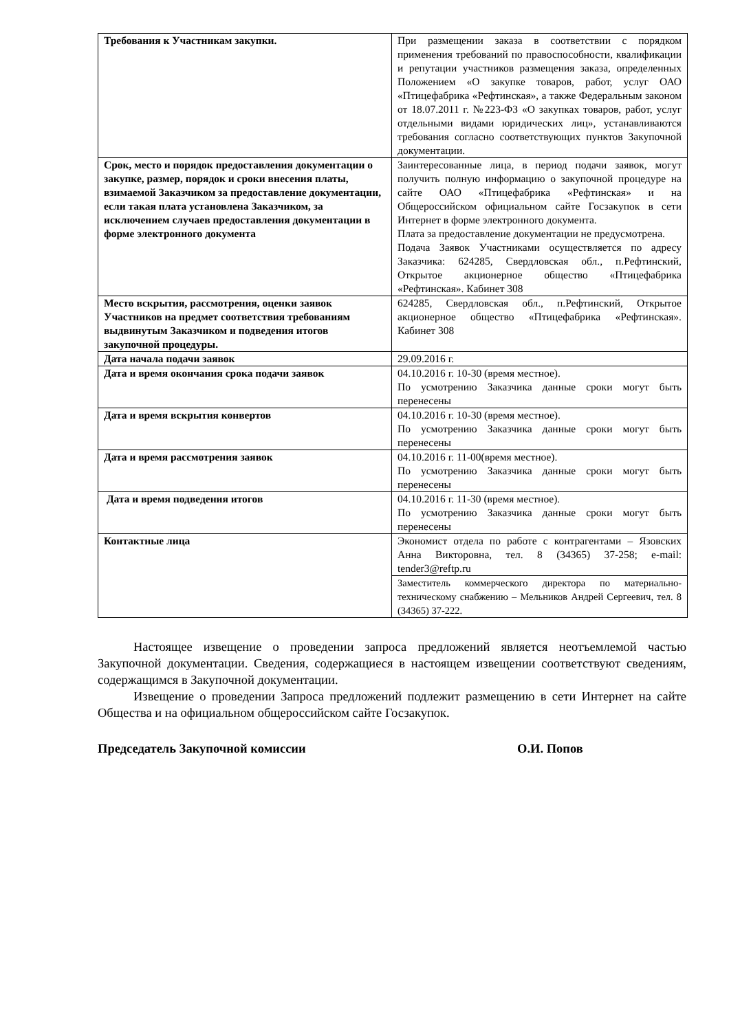| Требования к Участникам закупки. | При размещении заказа в соответствии с порядком применения требований по правоспособности, квалификации и репутации участников размещения заказа, определенных Положением «О закупке товаров, работ, услуг ОАО «Птицефабрика «Рефтинская», а также Федеральным законом от 18.07.2011 г. №223-ФЗ «О закупках товаров, работ, услуг отдельными видами юридических лиц», устанавливаются требования согласно соответствующих пунктов Закупочной документации. |
| Срок, место и порядок предоставления документации о закупке, размер, порядок и сроки внесения платы, взимаемой Заказчиком за предоставление документации, если такая плата установлена Заказчиком, за исключением случаев предоставления документации в форме электронного документа | Заинтересованные лица, в период подачи заявок, могут получить полную информацию о закупочной процедуре на сайте ОАО «Птицефабрика «Рефтинская» и на Общероссийском официальном сайте Госзакупок в сети Интернет в форме электронного документа. Плата за предоставление документации не предусмотрена. Подача Заявок Участниками осуществляется по адресу Заказчика: 624285, Свердловская обл., п.Рефтинский, Открытое акционерное общество «Птицефабрика «Рефтинская». Кабинет 308 |
| Место вскрытия, рассмотрения, оценки заявок Участников на предмет соответствия требованиям выдвинутым Заказчиком и подведения итогов закупочной процедуры. | 624285, Свердловская обл., п.Рефтинский, Открытое акционерное общество «Птицефабрика «Рефтинская». Кабинет 308 |
| Дата начала подачи заявок | 29.09.2016 г. |
| Дата и время окончания срока подачи заявок | 04.10.2016 г. 10-30 (время местное). По усмотрению Заказчика данные сроки могут быть перенесены |
| Дата и время вскрытия конвертов | 04.10.2016 г. 10-30 (время местное). По усмотрению Заказчика данные сроки могут быть перенесены |
| Дата и время рассмотрения заявок | 04.10.2016 г. 11-00(время местное). По усмотрению Заказчика данные сроки могут быть перенесены |
| Дата и время подведения итогов | 04.10.2016 г. 11-30 (время местное). По усмотрению Заказчика данные сроки могут быть перенесены |
| Контактные лица | Экономист отдела по работе с контрагентами – Язовских Анна Викторовна, тел. 8 (34365) 37-258; e-mail: tender3@reftp.ru |
| | Заместитель коммерческого директора по материально-техническому снабжению – Мельников Андрей Сергеевич, тел. 8 (34365) 37-222. |
Настоящее извещение о проведении запроса предложений является неотъемлемой частью Закупочной документации. Сведения, содержащиеся в настоящем извещении соответствуют сведениям, содержащимся в Закупочной документации.
Извещение о проведении Запроса предложений подлежит размещению в сети Интернет на сайте Общества и на официальном общероссийском сайте Госзакупок.
Председатель Закупочной комиссии О.И. Попов